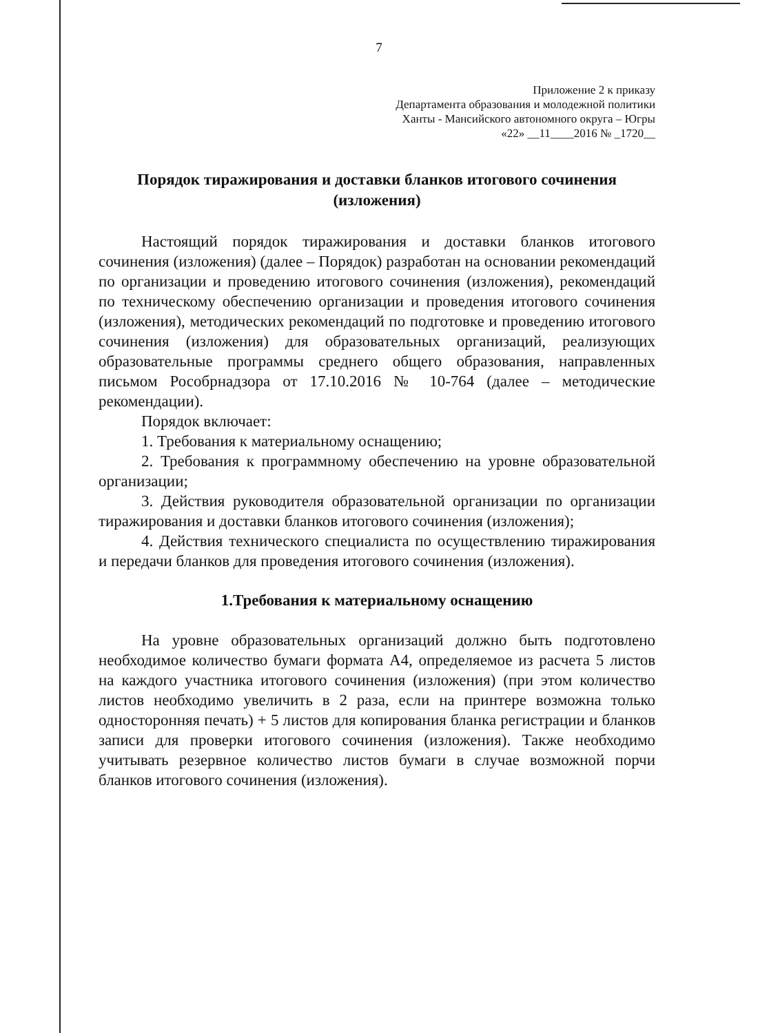7
Приложение 2 к приказу
Департамента образования и молодежной политики
Ханты - Мансийского автономного округа – Югры
«22» __11____2016 № _1720__
Порядок тиражирования и доставки бланков итогового сочинения (изложения)
Настоящий порядок тиражирования и доставки бланков итогового сочинения (изложения) (далее – Порядок) разработан на основании рекомендаций по организации и проведению итогового сочинения (изложения), рекомендаций по техническому обеспечению организации и проведения итогового сочинения (изложения), методических рекомендаций по подготовке и проведению итогового сочинения (изложения) для образовательных организаций, реализующих образовательные программы среднего общего образования, направленных письмом Рособрнадзора от 17.10.2016 № 10-764 (далее – методические рекомендации).
Порядок включает:
1. Требования к материальному оснащению;
2. Требования к программному обеспечению на уровне образовательной организации;
3. Действия руководителя образовательной организации по организации тиражирования и доставки бланков итогового сочинения (изложения);
4. Действия технического специалиста по осуществлению тиражирования и передачи бланков для проведения итогового сочинения (изложения).
1.Требования к материальному оснащению
На уровне образовательных организаций должно быть подготовлено необходимое количество бумаги формата А4, определяемое из расчета 5 листов на каждого участника итогового сочинения (изложения) (при этом количество листов необходимо увеличить в 2 раза, если на принтере возможна только односторонняя печать) + 5 листов для копирования бланка регистрации и бланков записи для проверки итогового сочинения (изложения). Также необходимо учитывать резервное количество листов бумаги в случае возможной порчи бланков итогового сочинения (изложения).